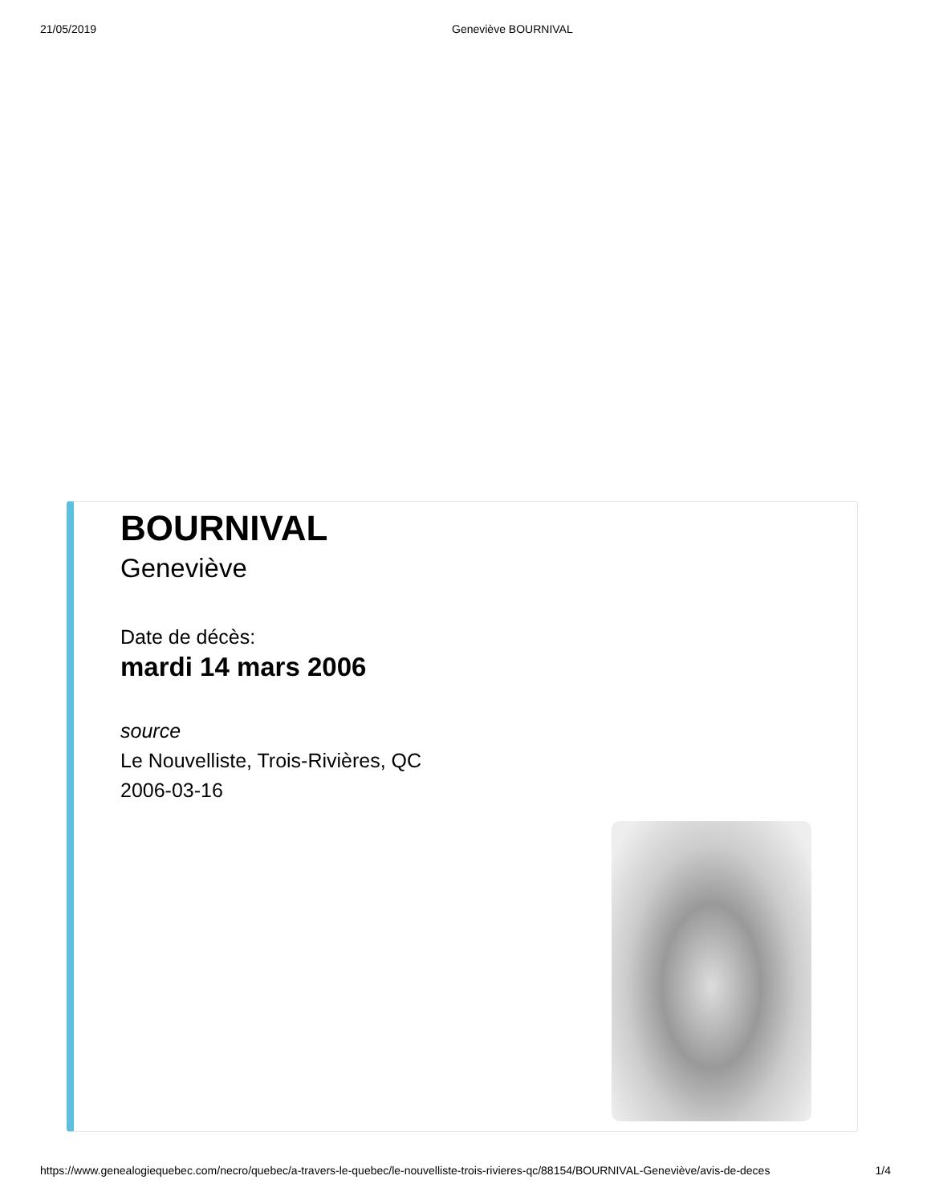21/05/2019 Geneviève BOURNIVAL
BOURNIVAL
Geneviève
Date de décès:
mardi 14 mars 2006
source
Le Nouvelliste, Trois-Rivières, QC
2006-03-16
https://www.genealogiequebec.com/necro/quebec/a-travers-le-quebec/le-nouvelliste-trois-rivieres-qc/88154/BOURNIVAL-Geneviève/avis-de-deces 1/4